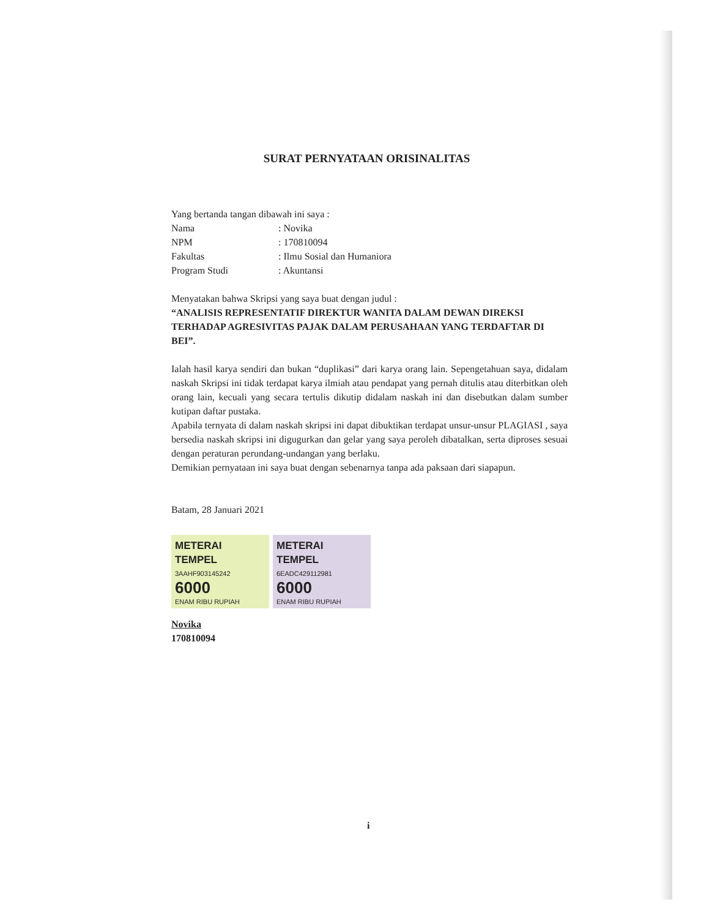SURAT PERNYATAAN ORISINALITAS
Yang bertanda tangan dibawah ini saya :
Nama: Novika
NPM: 170810094
Fakultas: Ilmu Sosial dan Humaniora
Program Studi: Akuntansi
Menyatakan bahwa Skripsi yang saya buat dengan judul :
“ANALISIS REPRESENTATIF DIREKTUR WANITA DALAM DEWAN DIREKSI TERHADAP AGRESIVITAS PAJAK DALAM PERUSAHAAN YANG TERDAFTAR DI BEI”.
Ialah hasil karya sendiri dan bukan “duplikasi” dari karya orang lain. Sepengetahuan saya, didalam naskah Skripsi ini tidak terdapat karya ilmiah atau pendapat yang pernah ditulis atau diterbitkan oleh orang lain, kecuali yang secara tertulis dikutip didalam naskah ini dan disebutkan dalam sumber kutipan daftar pustaka.
Apabila ternyata di dalam naskah skripsi ini dapat dibuktikan terdapat unsur-unsur PLAGIASI , saya bersedia naskah skripsi ini digugurkan dan gelar yang saya peroleh dibatalkan, serta diproses sesuai dengan peraturan perundang-undangan yang berlaku.
Demikian pernyataan ini saya buat dengan sebenarnya tanpa ada paksaan dari siapapun.
Batam, 28 Januari 2021
METERAI TEMPEL
3AAHF903145242
6000
ENAM RIBU RUPIAH
METERAI TEMPEL
6EADC429112981
6000
ENAM RIBU RUPIAH
Novika
170810094
i